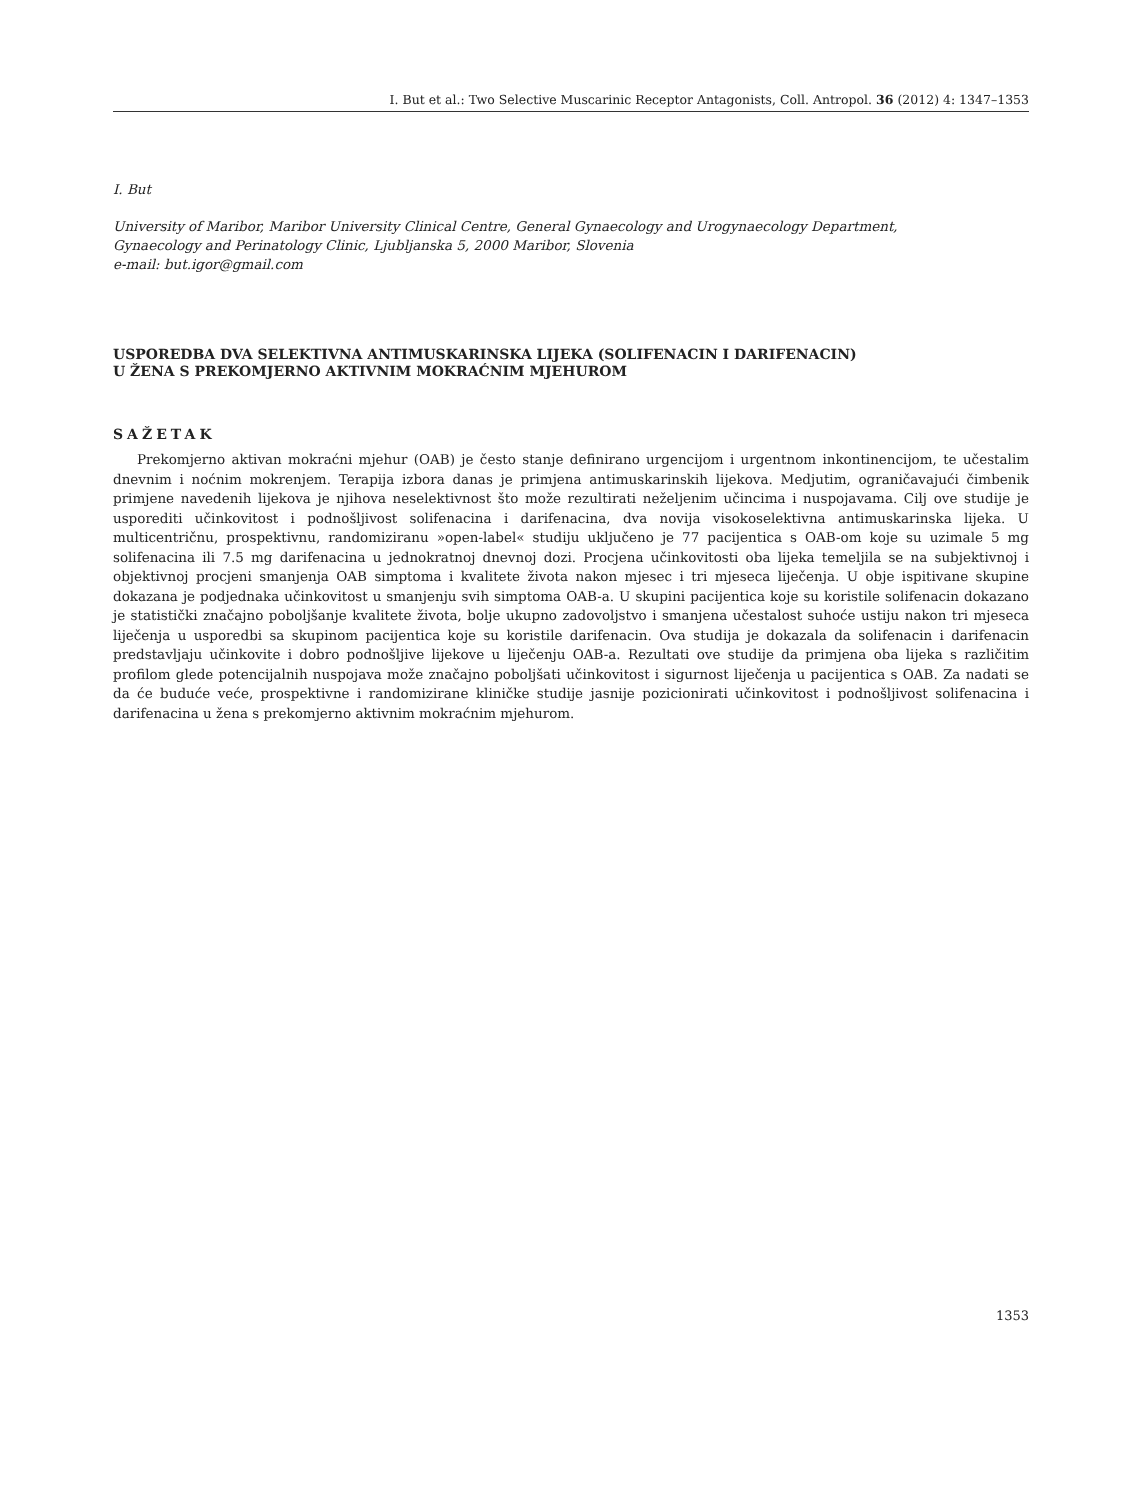I. But et al.: Two Selective Muscarinic Receptor Antagonists, Coll. Antropol. 36 (2012) 4: 1347–1353
I. But
University of Maribor, Maribor University Clinical Centre, General Gynaecology and Urogynaecology Department,
Gynaecology and Perinatology Clinic, Ljubljanska 5, 2000 Maribor, Slovenia
e-mail: but.igor@gmail.com
USPOREDBA DVA SELEKTIVNA ANTIMUSKARINSKA LIJEKA (SOLIFENACIN I DARIFENACIN)
U ŽENA S PREKOMJERNO AKTIVNIM MOKRAĆNIM MJEHUROM
SAŽETAK
Prekomjerno aktivan mokraćni mjehur (OAB) je često stanje definirano urgencijom i urgentnom inkontinencijom, te učestalim dnevnim i noćnim mokrenjem. Terapija izbora danas je primjena antimuskarinskih lijekova. Medjutim, ograničavajući čimbenik primjene navedenih lijekova je njihova neselektivnost što može rezultirati neželjenim učincima i nuspojavama. Cilj ove studije je usporediti učinkovitost i podnošljivost solifenacina i darifenacina, dva novija visokoselektivna antimuskarinska lijeka. U multicentričnu, prospektivnu, randomiziranu »open-label« studiju uključeno je 77 pacijentica s OAB-om koje su uzimale 5 mg solifenacina ili 7.5 mg darifenacina u jednokratnoj dnevnoj dozi. Procjena učinkovitosti oba lijeka temeljila se na subjektivnoj i objektivnoj procjeni smanjenja OAB simptoma i kvalitete života nakon mjesec i tri mjeseca liječenja. U obje ispitivane skupine dokazana je podjednaka učinkovitost u smanjenju svih simptoma OAB-a. U skupini pacijentica koje su koristile solifenacin dokazano je statistički značajno poboljšanje kvalitete života, bolje ukupno zadovoljstvo i smanjena učestalost suhoće ustiju nakon tri mjeseca liječenja u usporedbi sa skupinom pacijentica koje su koristile darifenacin. Ova studija je dokazala da solifenacin i darifenacin predstavljaju učinkovite i dobro podnošljive lijekove u liječenju OAB-a. Rezultati ove studije da primjena oba lijeka s različitim profilom glede potencijalnih nuspojava može značajno poboljšati učinkovitost i sigurnost liječenja u pacijentica s OAB. Za nadati se da će buduće veće, prospektivne i randomizirane kliničke studije jasnije pozicionirati učinkovitost i podnošljivost solifenacina i darifenacina u žena s prekomjerno aktivnim mokraćnim mjehurom.
1353